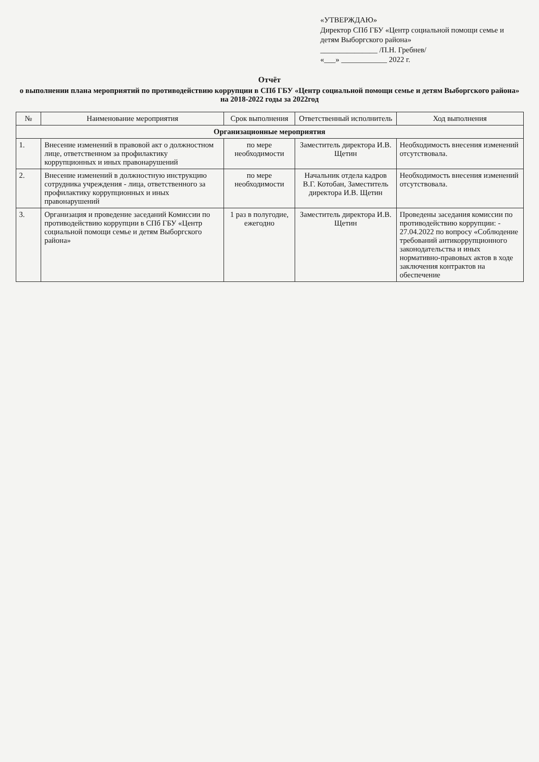«УТВЕРЖДАЮ»
Директор СПб ГБУ «Центр социальной помощи семье и детям Выборгского района»
_______________ /П.Н. Гребнев/
«___» ____________ 2022 г.
Отчёт
о выполнении плана мероприятий по противодействию коррупции в СПб ГБУ «Центр социальной помощи семье и детям Выборгского района» на 2018-2022 годы за 2022год
| № | Наименование мероприятия | Срок выполнения | Ответственный исполнитель | Ход выполнения |
| --- | --- | --- | --- | --- |
| Организационные мероприятия | | | | |
| 1. | Внесение изменений в правовой акт о должностном лице, ответственном за профилактику коррупционных и иных правонарушений | по мере необходимости | Заместитель директора И.В. Щетин | Необходимость внесения изменений отсутствовала. |
| 2. | Внесение изменений в должностную инструкцию сотрудника учреждения - лица, ответственного за профилактику коррупционных и иных правонарушений | по мере необходимости | Начальник отдела кадров В.Г. Котобан, Заместитель директора И.В. Щетин | Необходимость внесения изменений отсутствовала. |
| 3. | Организация и проведение заседаний Комиссии по противодействию коррупции в СПб ГБУ «Центр социальной помощи семье и детям Выборгского района» | 1 раз в полугодие, ежегодно | Заместитель директора И.В. Щетин | Проведены заседания комиссии по противодействию коррупции: - 27.04.2022 по вопросу «Соблюдение требований антикоррупционного законодательства и иных нормативно-правовых актов в ходе заключения контрактов на обеспечение |